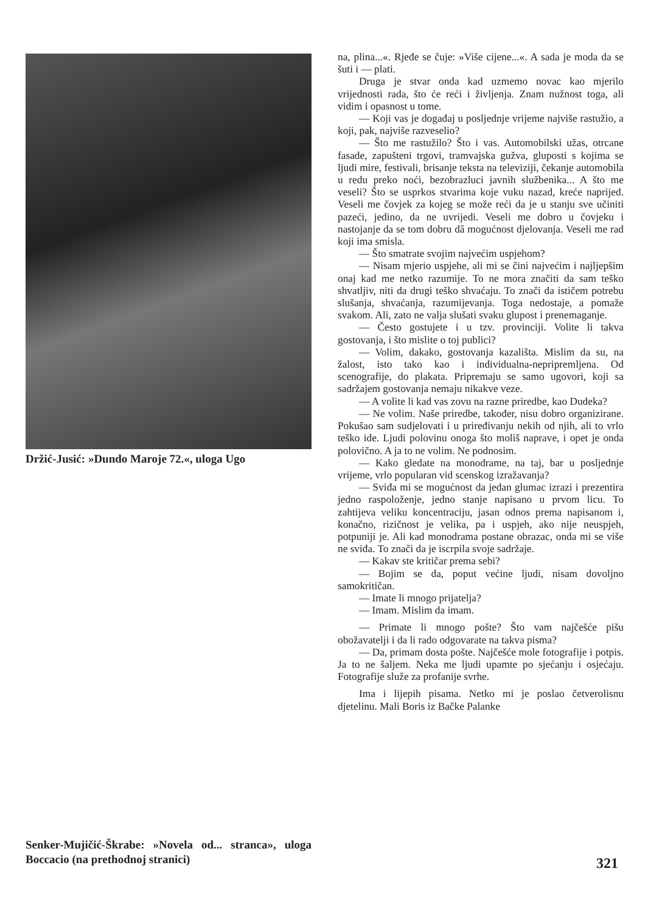Držić-Jusić: »Dundo Maroje 72.«, uloga Ugo
Senker-Mujičić-Škrabe: »Novela od... stranca», uloga Boccacio (na prethodnoj stranici)
na, plina...«. Rjeđe se čuje: »Više cijene...«. A sada je moda da se šuti i — plati.
Druga je stvar onda kad uzmemo novac kao mjerilo vrijednosti rada, što će reći i življenja. Znam nužnost toga, ali vidim i opasnost u tome.
— Koji vas je događaj u posljednje vrijeme najviše rastužio, a koji, pak, najviše razveselio?
— Što me rastužilo? Što i vas. Automobilski užas, otrcane fasade, zapušteni trgovi, tramvajska gužva, gluposti s kojima se ljudi mire, festivali, brisanje teksta na televiziji, čekanje automobila u redu preko noći, bezobrazluci javnih službenika... A što me veseli? Što se usprkos stvarima koje vuku nazad, kreće naprijed. Veseli me čovjek za kojeg se može reći da je u stanju sve učiniti pazeći, jedino, da ne uvrijedi. Veseli me dobro u čovjeku i nastojanje da se tom dobru dâ mogućnost djelovanja. Veseli me rad koji ima smisla.
— Što smatrate svojim najvećim uspjehom?
— Nisam mjerio uspjehe, ali mi se čini najvećim i najljepšim onaj kad me netko razumije. To ne mora značiti da sam teško shvatljiv, niti da drugi teško shvaćaju. To znači da ističem potrebu slušanja, shvaćanja, razumijevanja. Toga nedostaje, a pomaže svakom. Ali, zato ne valja slušati svaku glupost i prenemaganje.
— Često gostujete i u tzv. provinciji. Volite li takva gostovanja, i što mislite o toj publici?
— Volim, dakako, gostovanja kazališta. Mislim da su, na žalost, isto tako kao i individualna-nepripremljena. Od scenografije, do plakata. Pripremaju se samo ugovori, koji sa sadržajem gostovanja nemaju nikakve veze.
— A volite li kad vas zovu na razne priredbe, kao Dudeka?
— Ne volim. Naše priredbe, također, nisu dobro organizirane. Pokušao sam sudjelovati i u priređivanju nekih od njih, ali to vrlo teško ide. Ljudi polovinu onoga što moliš naprave, i opet je onda polovično. A ja to ne volim. Ne podnosim.
— Kako gledate na monodrame, na taj, bar u posljednje vrijeme, vrlo popularan vid scenskog izražavanja?
— Sviđa mi se mogućnost da jedan glumac izrazi i prezentira jedno raspoloženje, jedno stanje napisano u prvom licu. To zahtijeva veliku koncentraciju, jasan odnos prema napisanom i, konačno, rizičnost je velika, pa i uspjeh, ako nije neuspjeh, potpuniji je. Ali kad monodrama postane obrazac, onda mi se više ne sviđa. To znači da je iscrpila svoje sadržaje.
— Kakav ste kritičar prema sebi?
— Bojim se da, poput većine ljudi, nisam dovoljno samokritičan.
— Imate li mnogo prijatelja?
— Imam. Mislim da imam.
— Primate li mnogo pošte? Što vam najčešće pišu obožavatelji i da li rado odgovarate na takva pisma?
— Da, primam dosta pošte. Najčešće mole fotografije i potpis. Ja to ne šaljem. Neka me ljudi upamte po sjećanju i osjećaju. Fotografije služe za profanije svrhe.
Ima i lijepih pisama. Netko mi je poslao četverolisnu djetelinu. Mali Boris iz Bačke Palanke
321